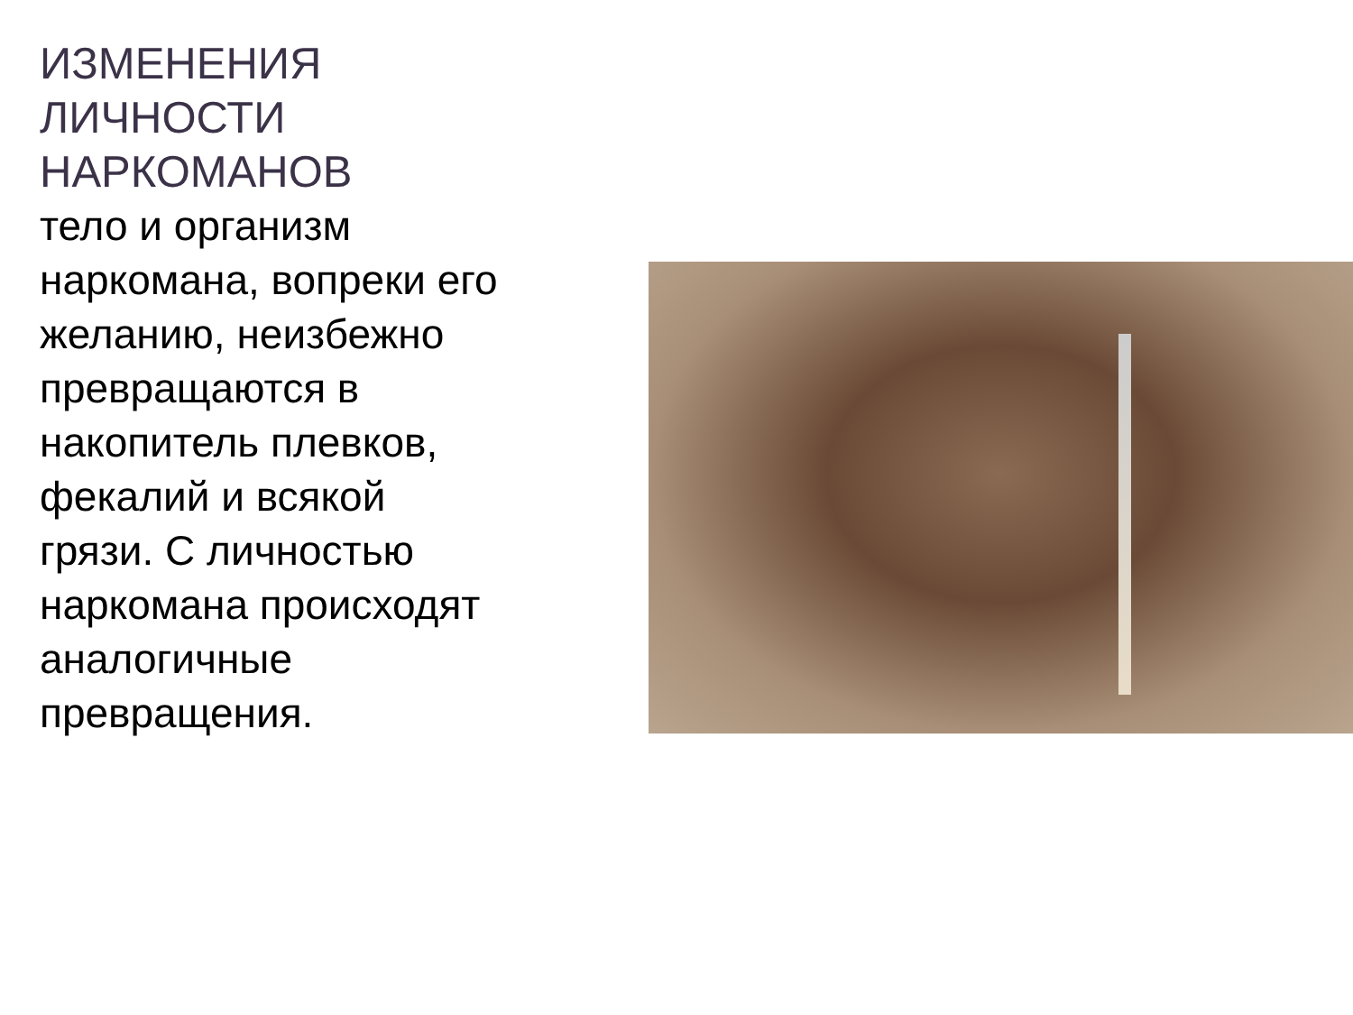ИЗМЕНЕНИЯ ЛИЧНОСТИ НАРКОМАНОВ
тело и организм наркомана, вопреки его желанию, неизбежно превращаются в накопитель плевков, фекалий и всякой грязи. С личностью наркомана происходят аналогичные превращения.